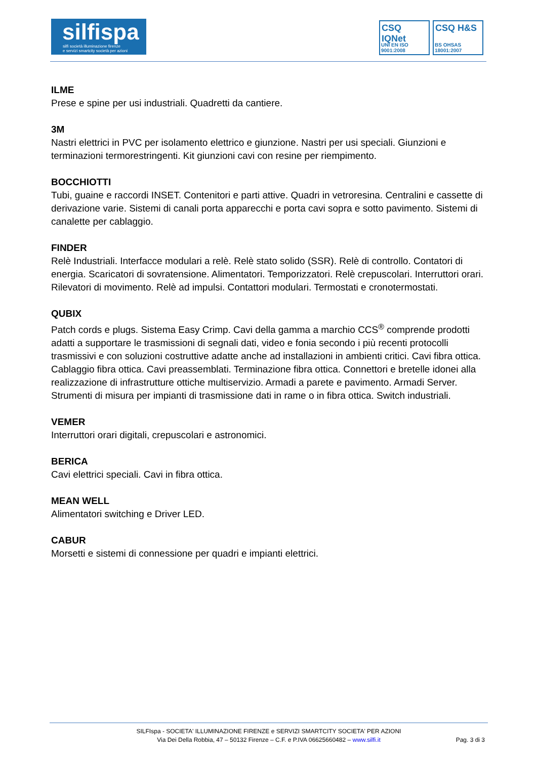silfispa
silfi società illuminazione firenze
e servizi smartcity società per azioni
CSQ IQNet
UNI EN ISO 9001:2008
CSQ H&S
BS OHSAS 18001:2007
ILME
Prese e spine per usi industriali. Quadretti da cantiere.
3M
Nastri elettrici in PVC per isolamento elettrico e giunzione. Nastri per usi speciali. Giunzioni e terminazioni termorestringenti. Kit giunzioni cavi con resine per riempimento.
BOCCHIOTTI
Tubi, guaine e raccordi INSET. Contenitori e parti attive. Quadri in vetroresina. Centralini e cassette di derivazione varie. Sistemi di canali porta apparecchi e porta cavi sopra e sotto pavimento. Sistemi di canalette per cablaggio.
FINDER
Relè Industriali. Interfacce modulari a relè. Relè stato solido (SSR). Relè di controllo. Contatori di energia. Scaricatori di sovratensione. Alimentatori. Temporizzatori. Relè crepuscolari. Interruttori orari. Rilevatori di movimento. Relè ad impulsi. Contattori modulari. Termostati e cronotermostati.
QUBIX
Patch cords e plugs. Sistema Easy Crimp. Cavi della gamma a marchio CCS<sup>®</sup> comprende prodotti adatti a supportare le trasmissioni di segnali dati, video e fonia secondo i più recenti protocolli trasmissivi e con soluzioni costruttive adatte anche ad installazioni in ambienti critici. Cavi fibra ottica. Cablaggio fibra ottica. Cavi preassemblati. Terminazione fibra ottica. Connettori e bretelle idonei alla realizzazione di infrastrutture ottiche multiservizio. Armadi a parete e pavimento. Armadi Server. Strumenti di misura per impianti di trasmissione dati in rame o in fibra ottica. Switch industriali.
VEMER
Interruttori orari digitali, crepuscolari e astronomici.
BERICA
Cavi elettrici speciali. Cavi in fibra ottica.
MEAN WELL
Alimentatori switching e Driver LED.
CABUR
Morsetti e sistemi di connessione per quadri e impianti elettrici.
SILFIspa - SOCIETA' ILLUMINAZIONE FIRENZE e SERVIZI SMARTCITY SOCIETA' PER AZIONI
Via Dei Della Robbia, 47 – 50132 Firenze – C.F. e P.IVA 06625660482 – www.silfi.it
Pag. 3 di 3